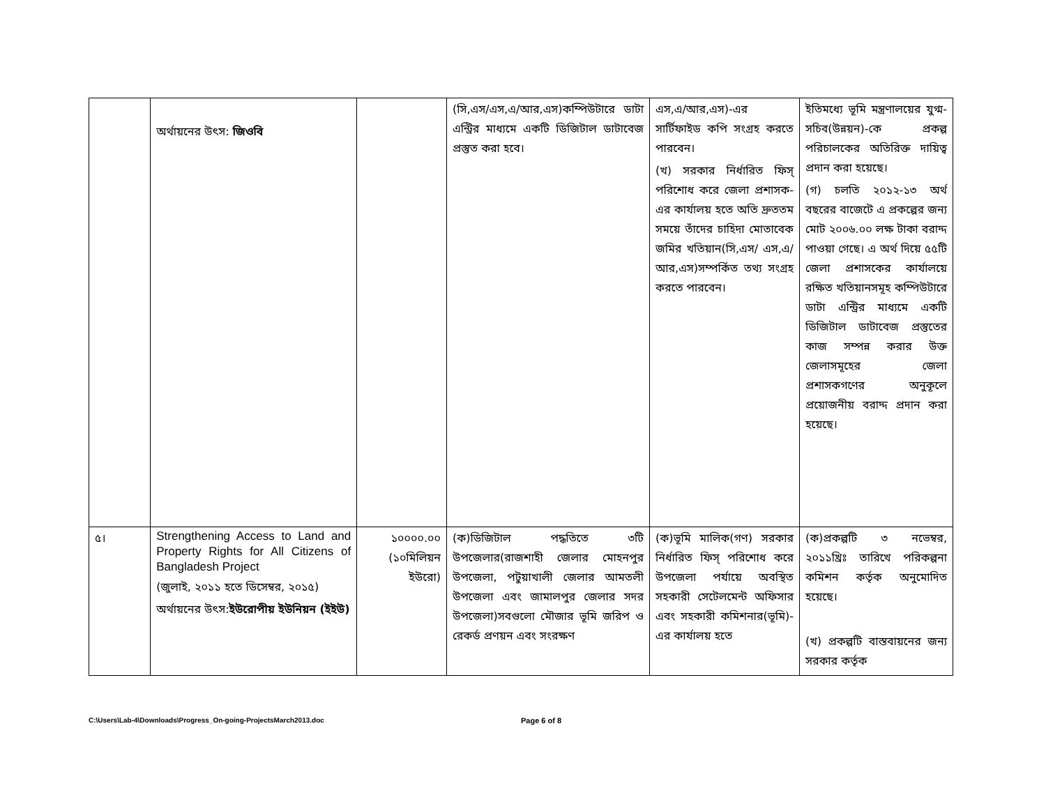| | অর্থায়নের উৎস: জিওবি | | (সি,এস/এস,এ/আর,এস)কম্পিউটারে ডাটা এন্ট্রির মাধ্যমে একটি ডিজিটাল ডাটাবেজ প্রস্তুত করা হবে। | এস,এ/আর,এস)-এর সার্টিফাইড কপি সংগ্রহ করতে পারবেন। (খ) সরকার নির্ধারিত ফিস্ পরিশোধ করে জেলা প্রশাসক-এর কার্যালয় হতে অতি দ্রুততম সময়ে তাঁদের চাহিদা মোতাবেক জমির খতিয়ান(সি,এস/ এস,এ/আর,এস)সম্পর্কিত তথ্য সংগ্রহ করতে পারবেন। | ইতিমধ্যে ভূমি মন্ত্রণালয়ের যুগ্ম-সচিব(উন্নয়ন)-কে প্রকল্প পরিচালকের অতিরিক্ত দায়িত্ব প্রদান করা হয়েছে। (গ) চলতি ২০১২-১৩ অর্থ বছরের বাজেটে এ প্রকল্পের জন্য মোট ২০০৬.০০ লক্ষ টাকা বরাদ্দ পাওয়া গেছে। এ অর্থ দিয়ে ৫৫টি জেলা প্রশাসকের কার্যালয়ে রক্ষিত খতিয়ানসমূহ কম্পিউটারে ডাটা এন্ট্রির মাধ্যমে একটি ডিজিটাল ডাটাবেজ প্রস্তুতের কাজ সম্পন্ন করার উক্ত জেলাসমূহের জেলা প্রশাসকগণের অনুকূলে প্রয়োজনীয় বরাদ্দ প্রদান করা হয়েছে। |
| ৫। | Strengthening Access to Land and Property Rights for All Citizens of Bangladesh Project (জুলাই, ২০১১ হতে ডিসেম্বর, ২০১৫) অর্থায়নের উৎস: ইউরোপীয় ইউনিয়ন (ইইউ) | ১০০০০.০০ (১০মিলিয়ন ইউরো) | (ক)ডিজিটাল পদ্ধতিতে ৩টি উপজেলার(রাজশাহী জেলার মোহনপুর উপজেলা, পটুয়াখালী জেলার আমতলী উপজেলা এবং জামালপুর জেলার সদর উপজেলা)সবগুলো মৌজার ভূমি জরিপ ও রেকর্ড প্রণয়ন এবং সংরক্ষণ | (ক)ভূমি মালিক(গণ) সরকার নির্ধারিত ফিস্ পরিশোধ করে উপজেলা পর্যায়ে অবস্থিত সহকারী সেটেলমেন্ট অফিসার এবং সহকারী কমিশনার(ভূমি)-এর কার্যালয় হতে | (ক)প্রকল্পটি ৩ নভেম্বর, ২০১১খ্রিঃ তারিখে পরিকল্পনা কমিশন কর্তৃক অনুমোদিত হয়েছে। (খ) প্রকল্পটি বাস্তবায়নের জন্য সরকার কর্তৃক |
C:\Users\Lab-4\Downloads\Progress_On-going-ProjectsMarch2013.doc
Page 6 of 8